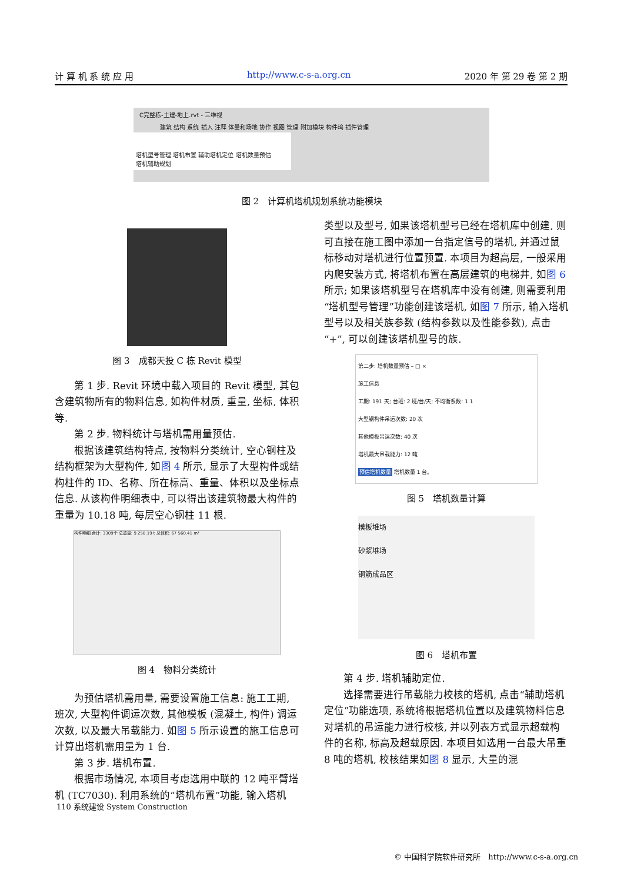计 算 机 系 统 应 用 http://www.c-s-a.org.cn 2020 年 第 29 卷 第 2 期
C完整栋-土建-地上.rvt - 三维视
建筑 结构 系统 插入 注释 体量和场地 协作 视图 管理 附加模块 构件坞 插件管理
塔机型号管理 塔机布置 辅助塔机定位 塔机数量预估
塔机辅助规划
图 2　计算机塔机规划系统功能模块
图 3　成都天投 C 栋 Revit 模型
第 1 步. Revit 环境中载入项目的 Revit 模型, 其包含建筑物所有的物料信息, 如构件材质, 重量, 坐标, 体积等.
第 2 步. 物料统计与塔机需用量预估.
根据该建筑结构特点, 按物料分类统计, 空心钢柱及结构框架为大型构件, 如图 4 所示, 显示了大型构件或结构柱件的 ID、名称、所在标高、重量、体积以及坐标点信息. 从该构件明细表中, 可以得出该建筑物最大构件的重量为 10.18 吨, 每层空心钢柱 11 根.
构件明细 合计: 3309个 总重量: 9 258.19 t 总体积: 67 560.41 m³
图 4　物料分类统计
为预估塔机需用量, 需要设置施工信息: 施工工期, 班次, 大型构件调运次数, 其他模板 (混凝土, 构件) 调运次数, 以及最大吊载能力. 如图 5 所示设置的施工信息可计算出塔机需用量为 1 台.
第 3 步. 塔机布置.
根据市场情况, 本项目考虑选用中联的 12 吨平臂塔机 (TC7030). 利用系统的“塔机布置”功能, 输入塔机
类型以及型号, 如果该塔机型号已经在塔机库中创建, 则可直接在施工图中添加一台指定信号的塔机, 并通过鼠标移动对塔机进行位置预置. 本项目为超高层, 一般采用内爬安装方式, 将塔机布置在高层建筑的电梯井, 如图 6 所示; 如果该塔机型号在塔机库中没有创建, 则需要利用“塔机型号管理”功能创建该塔机, 如图 7 所示, 输入塔机型号以及相关族参数 (结构参数以及性能参数), 点击“+”, 可以创建该塔机型号的族.
第二步: 塔机数量预估 – □ ×
施工信息
工期: 191 天; 台班: 2 班/台/天; 不均衡系数: 1.1
大型钢构件吊运次数: 20 次
其他模板吊运次数: 40 次
塔机最大吊载能力: 12 吨
预估塔机数量 塔机数量 1 台。
图 5　塔机数量计算
模板堆场
砂浆堆场
钢筋成品区
图 6　塔机布置
第 4 步. 塔机辅助定位.
选择需要进行吊载能力校核的塔机, 点击“辅助塔机定位”功能选项, 系统将根据塔机位置以及建筑物料信息对塔机的吊运能力进行校核, 并以列表方式显示超载构件的名称, 标高及超载原因. 本项目如选用一台最大吊重 8 吨的塔机, 校核结果如图 8 显示, 大量的混
110 系统建设 System Construction
© 中国科学院软件研究所　http://www.c-s-a.org.cn